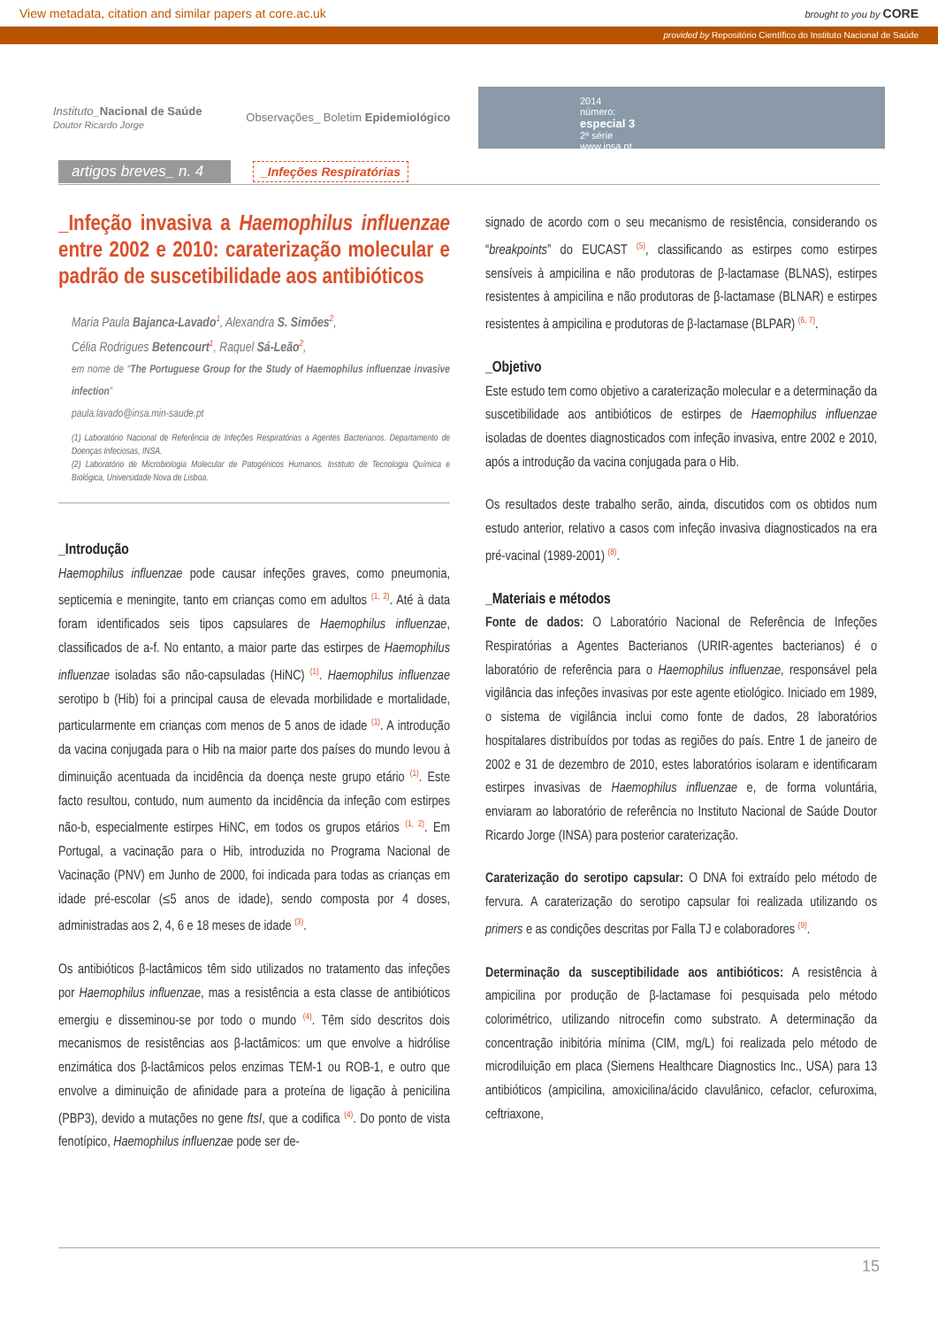View metadata, citation and similar papers at core.ac.uk brought to you by CORE
provided by Repositório Científico do Instituto Nacional de Saúde
Instituto_Nacional de Saúde
Doutor Ricardo Jorge Observações_ Boletim Epidemiológico
2014
número:
especial 3
2ª série
www.insa.pt
artigos breves_ n. 4 _Infeções Respiratórias
_Infeção invasiva a Haemophilus influenzae entre 2002 e 2010: caraterização molecular e padrão de suscetibilidade aos antibióticos
Maria Paula Bajanca-Lavado<sup>1</sup>, Alexandra S. Simões<sup>2</sup>,
Célia Rodrigues Betencourt<sup>1</sup>, Raquel Sá-Leão<sup>2</sup>,
em nome de “The Portuguese Group for the Study of Haemophilus influenzae invasive infection”
paula.lavado@insa.min-saude.pt
(1) Laboratório Nacional de Referência de Infeções Respiratórias a Agentes Bacterianos. Departamento de Doenças Infeciosas, INSA.
(2) Laboratório de Microbiologia Molecular de Patogénicos Humanos. Instituto de Tecnologia Química e Biológica, Universidade Nova de Lisboa.
_Introdução
Haemophilus influenzae pode causar infeções graves, como pneumonia, septicemia e meningite, tanto em crianças como em adultos <sup>(1, 2)</sup>. Até à data foram identificados seis tipos capsulares de Haemophilus influenzae, classificados de a-f. No entanto, a maior parte das estirpes de Haemophilus influenzae isoladas são não-capsuladas (HiNC) <sup>(1)</sup>. Haemophilus influenzae serotipo b (Hib) foi a principal causa de elevada morbilidade e mortalidade, particularmente em crianças com menos de 5 anos de idade <sup>(1)</sup>. A introdução da vacina conjugada para o Hib na maior parte dos países do mundo levou à diminuição acentuada da incidência da doença neste grupo etário <sup>(1)</sup>. Este facto resultou, contudo, num aumento da incidência da infeção com estirpes não-b, especialmente estirpes HiNC, em todos os grupos etários <sup>(1, 2)</sup>. Em Portugal, a vacinação para o Hib, introduzida no Programa Nacional de Vacinação (PNV) em Junho de 2000, foi indicada para todas as crianças em idade pré-escolar (≤5 anos de idade), sendo composta por 4 doses, administradas aos 2, 4, 6 e 18 meses de idade <sup>(3)</sup>.
Os antibióticos β-lactâmicos têm sido utilizados no tratamento das infeções por Haemophilus influenzae, mas a resistência a esta classe de antibióticos emergiu e disseminou-se por todo o mundo <sup>(4)</sup>. Têm sido descritos dois mecanismos de resistências aos β-lactâmicos: um que envolve a hidrólise enzimática dos β-lactâmicos pelos enzimas TEM-1 ou ROB-1, e outro que envolve a diminuição de afinidade para a proteína de ligação à penicilina (PBP3), devido a mutações no gene ftsI, que a codifica <sup>(4)</sup>. Do ponto de vista fenotípico, Haemophilus influenzae pode ser de-
signado de acordo com o seu mecanismo de resistência, considerando os “breakpoints” do EUCAST <sup>(5)</sup>, classificando as estirpes como estirpes sensíveis à ampicilina e não produtoras de β-lactamase (BLNAS), estirpes resistentes à ampicilina e não produtoras de β-lactamase (BLNAR) e estirpes resistentes à ampicilina e produtoras de β-lactamase (BLPAR) <sup>(6, 7)</sup>.
_Objetivo
Este estudo tem como objetivo a caraterização molecular e a determinação da suscetibilidade aos antibióticos de estirpes de Haemophilus influenzae isoladas de doentes diagnosticados com infeção invasiva, entre 2002 e 2010, após a introdução da vacina conjugada para o Hib.
Os resultados deste trabalho serão, ainda, discutidos com os obtidos num estudo anterior, relativo a casos com infeção invasiva diagnosticados na era pré-vacinal (1989-2001) <sup>(8)</sup>.
_Materiais e métodos
Fonte de dados: O Laboratório Nacional de Referência de Infeções Respiratórias a Agentes Bacterianos (URIR-agentes bacterianos) é o laboratório de referência para o Haemophilus influenzae, responsável pela vigilância das infeções invasivas por este agente etiológico. Iniciado em 1989, o sistema de vigilância inclui como fonte de dados, 28 laboratórios hospitalares distribuídos por todas as regiões do país. Entre 1 de janeiro de 2002 e 31 de dezembro de 2010, estes laboratórios isolaram e identificaram estirpes invasivas de Haemophilus influenzae e, de forma voluntária, enviaram ao laboratório de referência no Instituto Nacional de Saúde Doutor Ricardo Jorge (INSA) para posterior caraterização.
Caraterização do serotipo capsular: O DNA foi extraído pelo método de fervura. A caraterização do serotipo capsular foi realizada utilizando os primers e as condições descritas por Falla TJ e colaboradores <sup>(9)</sup>.
Determinação da susceptibilidade aos antibióticos: A resistência à ampicilina por produção de β-lactamase foi pesquisada pelo método colorimétrico, utilizando nitrocefin como substrato. A determinação da concentração inibitória mínima (CIM, mg/L) foi realizada pelo método de microdiluição em placa (Siemens Healthcare Diagnostics Inc., USA) para 13 antibióticos (ampicilina, amoxicilina/ácido clavulânico, cefaclor, cefuroxima, ceftriaxone,
15